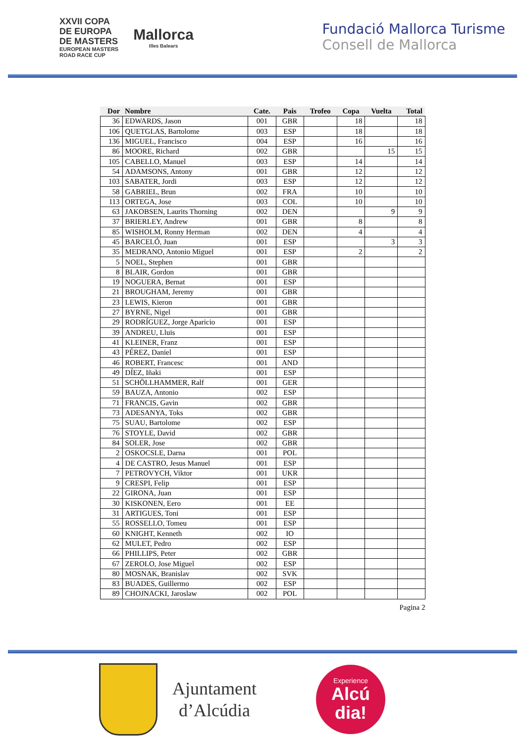XXVII COPA
DE EUROPA
DE MASTERS
EUROPEAN MASTERS
ROAD RACE CUP
Mallorca
Illes Balears
Fundació Mallorca Turisme
Consell de Mallorca
| Dor | Nombre | Cate. | Pais | Trofeo | Copa | Vuelta | Total |
| --- | --- | --- | --- | --- | --- | --- | --- |
| 36 | EDWARDS, Jason | 001 | GBR | | 18 | | 18 |
| 106 | QUETGLAS, Bartolome | 003 | ESP | | 18 | | 18 |
| 136 | MIGUEL, Francisco | 004 | ESP | | 16 | | 16 |
| 86 | MOORE, Richard | 002 | GBR | | | 15 | 15 |
| 105 | CABELLO, Manuel | 003 | ESP | | 14 | | 14 |
| 54 | ADAMSONS, Antony | 001 | GBR | | 12 | | 12 |
| 103 | SABATER, Jordi | 003 | ESP | | 12 | | 12 |
| 58 | GABRIEL, Brun | 002 | FRA | | 10 | | 10 |
| 113 | ORTEGA, Jose | 003 | COL | | 10 | | 10 |
| 63 | JAKOBSEN, Laurits Thorning | 002 | DEN | | | 9 | 9 |
| 37 | BRIERLEY, Andrew | 001 | GBR | | 8 | | 8 |
| 85 | WISHOLM, Ronny Herman | 002 | DEN | | 4 | | 4 |
| 45 | BARCELÓ, Juan | 001 | ESP | | | 3 | 3 |
| 35 | MEDRANO, Antonio Miguel | 001 | ESP | | 2 | | 2 |
| 5 | NOEL, Stephen | 001 | GBR | | | | |
| 8 | BLAIR, Gordon | 001 | GBR | | | | |
| 19 | NOGUERA, Bernat | 001 | ESP | | | | |
| 21 | BROUGHAM, Jeremy | 001 | GBR | | | | |
| 23 | LEWIS, Kieron | 001 | GBR | | | | |
| 27 | BYRNE, Nigel | 001 | GBR | | | | |
| 29 | RODRÍGUEZ, Jorge Aparicio | 001 | ESP | | | | |
| 39 | ANDREU, Lluis | 001 | ESP | | | | |
| 41 | KLEINER, Franz | 001 | ESP | | | | |
| 43 | PÉREZ, Daniel | 001 | ESP | | | | |
| 46 | ROBERT, Francesc | 001 | AND | | | | |
| 49 | DÍEZ, Iñaki | 001 | ESP | | | | |
| 51 | SCHÖLLHAMMER, Ralf | 001 | GER | | | | |
| 59 | BAUZA, Antonio | 002 | ESP | | | | |
| 71 | FRANCIS, Gavin | 002 | GBR | | | | |
| 73 | ADESANYA, Toks | 002 | GBR | | | | |
| 75 | SUAU, Bartolome | 002 | ESP | | | | |
| 76 | STOYLE, David | 002 | GBR | | | | |
| 84 | SOLER, Jose | 002 | GBR | | | | |
| 2 | OSKOCSLE, Darna | 001 | POL | | | | |
| 4 | DE CASTRO, Jesus Manuel | 001 | ESP | | | | |
| 7 | PETROVYCH, Viktor | 001 | UKR | | | | |
| 9 | CRESPI, Felip | 001 | ESP | | | | |
| 22 | GIRONA, Juan | 001 | ESP | | | | |
| 30 | KISKONEN, Eero | 001 | EE | | | | |
| 31 | ARTIGUES, Toni | 001 | ESP | | | | |
| 55 | ROSSELLO, Tomeu | 001 | ESP | | | | |
| 60 | KNIGHT, Kenneth | 002 | IO | | | | |
| 62 | MULET, Pedro | 002 | ESP | | | | |
| 66 | PHILLIPS, Peter | 002 | GBR | | | | |
| 67 | ZEROLO, Jose Miguel | 002 | ESP | | | | |
| 80 | MOSNAK, Branislav | 002 | SVK | | | | |
| 83 | BUADES, Guillermo | 002 | ESP | | | | |
| 89 | CHOJNACKI, Jaroslaw | 002 | POL | | | | |
Pagina 2
Ajuntament
d’Alcúdia
Experience
Alcú
dia!